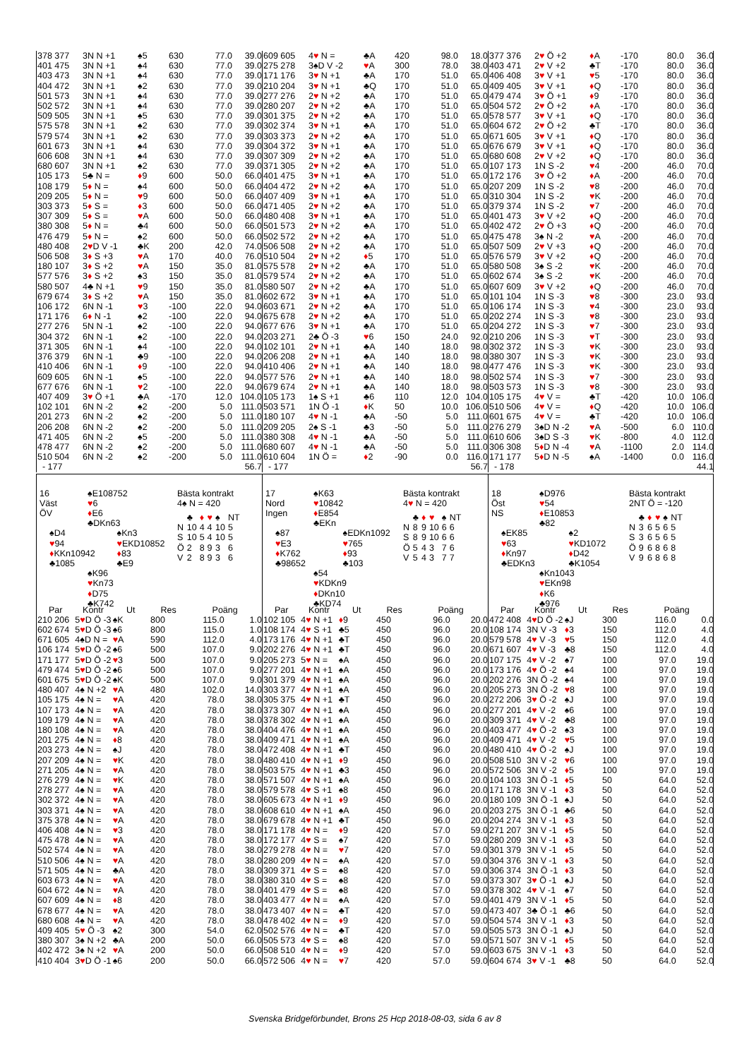| 378 377 | 3N N +1 | ♠5 | 630 | 77.0 | 39.0 |
| 401 475 | 3N N +1 | ♠4 | 630 | 77.0 | 39.0 |
| 403 473 | 3N N +1 | ♠4 | 630 | 77.0 | 39.0 |
| 404 472 | 3N N +1 | ♠2 | 630 | 77.0 | 39.0 |
| 501 573 | 3N N +1 | ♠4 | 630 | 77.0 | 39.0 |
| 502 572 | 3N N +1 | ♠4 | 630 | 77.0 | 39.0 |
| 509 505 | 3N N +1 | ♠5 | 630 | 77.0 | 39.0 |
| 575 578 | 3N N +1 | ♠2 | 630 | 77.0 | 39.0 |
| 579 574 | 3N N +1 | ♠2 | 630 | 77.0 | 39.0 |
| 601 673 | 3N N +1 | ♠4 | 630 | 77.0 | 39.0 |
| 606 608 | 3N N +1 | ♠4 | 630 | 77.0 | 39.0 |
| 680 607 | 3N N +1 | ♠2 | 630 | 77.0 | 39.0 |
| 105 173 | 5♣ N = | ♦ 9 | 600 | 50.0 | 66.0 |
| 108 179 | 5 ♦ N = | ♠4 | 600 | 50.0 | 66.0 |
| 209 205 | 5 ♦ N = | ♥ 9 | 600 | 50.0 | 66.0 |
| 303 373 | 5 ♦ S = | ♦ 3 | 600 | 50.0 | 66.0 |
| 307 309 | 5 ♦ S = | ♥ A | 600 | 50.0 | 66.0 |
| 380 308 | 5 ♦ N = | ♣4 | 600 | 50.0 | 66.0 |
| 476 479 | 5 ♦ N = | ♠2 | 600 | 50.0 | 66.0 |
| 480 408 | 2 ♥ D V -1 | ♣K | 200 | 42.0 | 74.0 |
| 506 508 | 3 ♦ S +3 | ♥ A | 170 | 40.0 | 76.0 |
| 180 107 | 3 ♦ S +2 | ♥ A | 150 | 35.0 | 81.0 |
| 577 576 | 3 ♦ S +2 | ♠3 | 150 | 35.0 | 81.0 |
| 580 507 | 4♣ N +1 | ♥ 9 | 150 | 35.0 | 81.0 |
| 679 674 | 3 ♦ S +2 | ♥ A | 150 | 35.0 | 81.0 |
| 106 172 | 6N N -1 | ♥ 3 | -100 | 22.0 | 94.0 |
| 171 176 | 6 ♦ N -1 | ♠2 | -100 | 22.0 | 94.0 |
| 277 276 | 5N N -1 | ♠2 | -100 | 22.0 | 94.0 |
| 304 372 | 6N N -1 | ♠2 | -100 | 22.0 | 94.0 |
| 371 305 | 6N N -1 | ♠4 | -100 | 22.0 | 94.0 |
| 376 379 | 6N N -1 | ♣9 | -100 | 22.0 | 94.0 |
| 410 406 | 6N N -1 | ♦ 9 | -100 | 22.0 | 94.0 |
| 609 605 | 6N N -1 | ♠5 | -100 | 22.0 | 94.0 |
| 677 676 | 6N N -1 | ♥ 2 | -100 | 22.0 | 94.0 |
| 407 409 | 3 ♥ Ö +1 | ♣A | -170 | 12.0 | 104.0 |
| 102 101 | 6N N -2 | ♠2 | -200 | 5.0 | 111.0 |
| 201 273 | 6N N -2 | ♠2 | -200 | 5.0 | 111.0 |
| 206 208 | 6N N -2 | ♠2 | -200 | 5.0 | 111.0 |
| 471 405 | 6N N -2 | ♠5 | -200 | 5.0 | 111.0 |
| 478 477 | 6N N -2 | ♠2 | -200 | 5.0 | 111.0 |
| 510 504 | 6N N -2 | ♠2 | -200 | 5.0 | 111.0 |
| - 177 | | | | | 56.7 |
| 609 605 | 4 ♥ N = | ♣A | 420 | 98.0 | 18.0 |
| 275 278 | 3♠D V -2 | ♥ A | 300 | 78.0 | 38.0 |
| 171 176 | 3 ♥ N +1 | ♣A | 170 | 51.0 | 65.0 |
| 210 204 | 3 ♥ N +1 | ♣Q | 170 | 51.0 | 65.0 |
| 277 276 | 2 ♥ N +2 | ♣A | 170 | 51.0 | 65.0 |
| 280 207 | 2 ♥ N +2 | ♣A | 170 | 51.0 | 65.0 |
| 301 375 | 2 ♥ N +2 | ♣A | 170 | 51.0 | 65.0 |
| 302 374 | 3 ♥ N +1 | ♣A | 170 | 51.0 | 65.0 |
| 303 373 | 2 ♥ N +2 | ♣A | 170 | 51.0 | 65.0 |
| 304 372 | 3 ♥ N +1 | ♣A | 170 | 51.0 | 65.0 |
| 307 309 | 2 ♥ N +2 | ♣A | 170 | 51.0 | 65.0 |
| 371 305 | 2 ♥ N +2 | ♣A | 170 | 51.0 | 65.0 |
| 401 475 | 3 ♥ N +1 | ♣A | 170 | 51.0 | 65.0 |
| 404 472 | 2 ♥ N +2 | ♣A | 170 | 51.0 | 65.0 |
| 407 409 | 3 ♥ N +1 | ♣A | 170 | 51.0 | 65.0 |
| 471 405 | 2 ♥ N +2 | ♣A | 170 | 51.0 | 65.0 |
| 480 408 | 3 ♥ N +1 | ♣A | 170 | 51.0 | 65.0 |
| 501 573 | 2 ♥ N +2 | ♣A | 170 | 51.0 | 65.0 |
| 502 572 | 2 ♥ N +2 | ♣A | 170 | 51.0 | 65.0 |
| 506 508 | 2 ♥ N +2 | ♣A | 170 | 51.0 | 65.0 |
| 510 504 | 2 ♥ N +2 | ♦ 5 | 170 | 51.0 | 65.0 |
| 575 578 | 2 ♥ N +2 | ♣A | 170 | 51.0 | 65.0 |
| 579 574 | 2 ♥ N +2 | ♣A | 170 | 51.0 | 65.0 |
| 580 507 | 2 ♥ N +2 | ♣A | 170 | 51.0 | 65.0 |
| 602 672 | 3 ♥ N +1 | ♣A | 170 | 51.0 | 65.0 |
| 603 671 | 2 ♥ N +2 | ♣A | 170 | 51.0 | 65.0 |
| 675 678 | 2 ♥ N +2 | ♣A | 170 | 51.0 | 65.0 |
| 677 676 | 3 ♥ N +1 | ♣A | 170 | 51.0 | 65.0 |
| 203 271 | 2♣ Ö -3 | ♥ 6 | 150 | 24.0 | 92.0 |
| 102 101 | 2 ♥ N +1 | ♣A | 140 | 18.0 | 98.0 |
| 206 208 | 2 ♥ N +1 | ♣A | 140 | 18.0 | 98.0 |
| 410 406 | 2 ♥ N +1 | ♣A | 140 | 18.0 | 98.0 |
| 577 576 | 2 ♥ N +1 | ♣A | 140 | 18.0 | 98.0 |
| 679 674 | 2 ♥ N +1 | ♣A | 140 | 18.0 | 98.0 |
| 105 173 | 1♠ S +1 | ♣6 | 110 | 12.0 | 104.0 |
| 503 571 | 1N Ö -1 | ♦ K | 50 | 10.0 | 106.0 |
| 180 107 | 4 ♥ N -1 | ♣A | -50 | 5.0 | 111.0 |
| 209 205 | 2♠ S -1 | ♣3 | -50 | 5.0 | 111.0 |
| 380 308 | 4 ♥ N -1 | ♣A | -50 | 5.0 | 111.0 |
| 680 607 | 4 ♥ N -1 | ♣A | -50 | 5.0 | 111.0 |
| 610 604 | 1N Ö = | ♦ 2 | -90 | 0.0 | 116.0 |
| - 177 | | | | | 56.7 |
| 377 376 | 2 ♥ Ö +2 | ♦ A | -170 | 80.0 | 36.0 |
| 403 471 | 2 ♥ V +2 | ♣T | -170 | 80.0 | 36.0 |
| 406 408 | 3 ♥ V +1 | ♥ 5 | -170 | 80.0 | 36.0 |
| 409 405 | 3 ♥ V +1 | ♦ Q | -170 | 80.0 | 36.0 |
| 479 474 | 3 ♥ Ö +1 | ♦ 9 | -170 | 80.0 | 36.0 |
| 504 572 | 2 ♥ Ö +2 | ♦ A | -170 | 80.0 | 36.0 |
| 578 577 | 3 ♥ V +1 | ♦ Q | -170 | 80.0 | 36.0 |
| 604 672 | 2 ♥ Ö +2 | ♣T | -170 | 80.0 | 36.0 |
| 671 605 | 3 ♥ V +1 | ♦ Q | -170 | 80.0 | 36.0 |
| 676 679 | 3 ♥ V +1 | ♦ Q | -170 | 80.0 | 36.0 |
| 680 608 | 2 ♥ V +2 | ♦ Q | -170 | 80.0 | 36.0 |
| 107 173 | 1N S -2 | ♥ 4 | -200 | 46.0 | 70.0 |
| 172 176 | 3 ♥ Ö +2 | ♦ A | -200 | 46.0 | 70.0 |
| 207 209 | 1N S -2 | ♥ 8 | -200 | 46.0 | 70.0 |
| 310 304 | 1N S -2 | ♥ K | -200 | 46.0 | 70.0 |
| 379 374 | 1N S -2 | ♥ 7 | -200 | 46.0 | 70.0 |
| 401 473 | 3 ♥ V +2 | ♦ Q | -200 | 46.0 | 70.0 |
| 402 472 | 2 ♥ Ö +3 | ♦ Q | -200 | 46.0 | 70.0 |
| 475 478 | 3♠ N -2 | ♥ A | -200 | 46.0 | 70.0 |
| 507 509 | 2 ♥ V +3 | ♦ Q | -200 | 46.0 | 70.0 |
| 576 579 | 3 ♥ V +2 | ♦ Q | -200 | 46.0 | 70.0 |
| 580 508 | 3♠ S -2 | ♥ K | -200 | 46.0 | 70.0 |
| 602 674 | 3♠ S -2 | ♥ K | -200 | 46.0 | 70.0 |
| 607 609 | 3 ♥ V +2 | ♦ Q | -200 | 46.0 | 70.0 |
| 101 104 | 1N S -3 | ♥ 8 | -300 | 23.0 | 93.0 |
| 106 174 | 1N S -3 | ♥ 4 | -300 | 23.0 | 93.0 |
| 202 274 | 1N S -3 | ♥ 8 | -300 | 23.0 | 93.0 |
| 204 272 | 1N S -3 | ♥ 7 | -300 | 23.0 | 93.0 |
| 210 206 | 1N S -3 | ♥ T | -300 | 23.0 | 93.0 |
| 302 372 | 1N S -3 | ♥ K | -300 | 23.0 | 93.0 |
| 380 307 | 1N S -3 | ♥ K | -300 | 23.0 | 93.0 |
| 477 476 | 1N S -3 | ♥ K | -300 | 23.0 | 93.0 |
| 502 574 | 1N S -3 | ♥ 7 | -300 | 23.0 | 93.0 |
| 503 573 | 1N S -3 | ♥ 8 | -300 | 23.0 | 93.0 |
| 105 175 | 4 ♥ V = | ♣T | -420 | 10.0 | 106.0 |
| 510 506 | 4 ♥ V = | ♦ Q | -420 | 10.0 | 106.0 |
| 601 675 | 4 ♥ V = | ♣T | -420 | 10.0 | 106.0 |
| 276 279 | 3♠D N -2 | ♥ A | -500 | 6.0 | 110.0 |
| 610 606 | 3♠D S -3 | ♥ K | -800 | 4.0 | 112.0 |
| 306 308 | 5 ♦ D N -4 | ♥ A | -1100 | 2.0 | 114.0 |
| 171 177 | 5 ♦ D N -5 | ♠A | -1400 | 0.0 | 116.0 |
| - 178 | | | | | 44.1 |
16
Väst
ÖV
♠E108752
♥6
♦E6
♣DKn63
♠D4
♥94
♦KKn10942
♣1085
♠Kn3
♥EKD10852
♦83
♣E9
♠K96
♥Kn73
♦D75
♣K742
Bästa kontrakt
4♠ N = 420
| | ♣ | ♦ | ♥ | ♠ | NT |
| N | 10 | 4 | 4 | 10 | 5 |
| S | 10 | 5 | 4 | 10 | 5 |
| Ö | 2 | 8 | 9 | 3 | 6 |
| V | 2 | 8 | 9 | 3 | 6 |
| Par | Kontr | Ut | Res | Poäng | |
| --- | --- | --- | --- | --- | --- |
| 210 206 | 5 ♥ D Ö -3 | ♠K | 800 | 115.0 | 1.0 |
| 602 674 | 5 ♥ D Ö -3 | ♠6 | 800 | 115.0 | 1.0 |
| 671 605 | 4♠D N = | ♥ A | 590 | 112.0 | 4.0 |
| 106 174 | 5 ♥ D Ö -2 | ♠6 | 500 | 107.0 | 9.0 |
| 171 177 | 5 ♥ D Ö -2 | ♥ 3 | 500 | 107.0 | 9.0 |
| 479 474 | 5 ♥ D Ö -2 | ♠6 | 500 | 107.0 | 9.0 |
| 601 675 | 5 ♥ D Ö -2 | ♠K | 500 | 107.0 | 9.0 |
| 480 407 | 4♠ N +2 | ♥ A | 480 | 102.0 | 14.0 |
| 105 175 | 4♠ N = | ♥ A | 420 | 78.0 | 38.0 |
| 107 173 | 4♠ N = | ♥ A | 420 | 78.0 | 38.0 |
| 109 179 | 4♠ N = | ♥ A | 420 | 78.0 | 38.0 |
| 180 108 | 4♠ N = | ♥ A | 420 | 78.0 | 38.0 |
| 201 275 | 4♠ N = | ♦ 8 | 420 | 78.0 | 38.0 |
| 203 273 | 4♠ N = | ♠J | 420 | 78.0 | 38.0 |
| 207 209 | 4♠ N = | ♥ K | 420 | 78.0 | 38.0 |
| 271 205 | 4♠ N = | ♥ A | 420 | 78.0 | 38.0 |
| 276 279 | 4♠ N = | ♥ K | 420 | 78.0 | 38.0 |
| 278 277 | 4♠ N = | ♥ A | 420 | 78.0 | 38.0 |
| 302 372 | 4♠ N = | ♥ A | 420 | 78.0 | 38.0 |
| 303 371 | 4♠ N = | ♥ A | 420 | 78.0 | 38.0 |
| 375 378 | 4♠ N = | ♥ A | 420 | 78.0 | 38.0 |
| 406 408 | 4♠ N = | ♥ 3 | 420 | 78.0 | 38.0 |
| 475 478 | 4♠ N = | ♥ A | 420 | 78.0 | 38.0 |
| 502 574 | 4♠ N = | ♥ A | 420 | 78.0 | 38.0 |
| 510 506 | 4♠ N = | ♥ A | 420 | 78.0 | 38.0 |
| 571 505 | 4♠ N = | ♣A | 420 | 78.0 | 38.0 |
| 603 673 | 4♠ N = | ♥ A | 420 | 78.0 | 38.0 |
| 604 672 | 4♠ N = | ♥ A | 420 | 78.0 | 38.0 |
| 607 609 | 4♠ N = | ♦ 8 | 420 | 78.0 | 38.0 |
| 678 677 | 4♠ N = | ♥ A | 420 | 78.0 | 38.0 |
| 680 608 | 4♠ N = | ♥ A | 420 | 78.0 | 38.0 |
| 409 405 | 5 ♥ Ö -3 | ♠2 | 300 | 54.0 | 62.0 |
| 380 307 | 3♠ N +2 | ♣A | 200 | 50.0 | 66.0 |
| 402 472 | 3♠ N +2 | ♥ A | 200 | 50.0 | 66.0 |
| 410 404 | 3 ♥ D Ö -1 | ♠6 | 200 | 50.0 | 66.0 |
17
Nord
Ingen
♠K63
♥10842
♦E854
♣EKn
♠87
♥E3
♦K762
♣98652
♠EDKn1092
♥765
♦93
♣103
♠54
♥KDKn9
♦DKn10
♣KD74
Bästa kontrakt
4♥ N = 420
| | ♣ | ♦ | ♥ | ♠ | NT |
| N | 8 | 9 | 10 | 6 | 6 |
| S | 8 | 9 | 10 | 6 | 6 |
| Ö | 5 | 4 | 3 | 7 | 6 |
| V | 5 | 4 | 3 | 7 | 7 |
| Par | Kontr | Ut | Res | Poäng | |
| --- | --- | --- | --- | --- | --- |
| 102 105 | 4 ♥ N +1 | ♦ 9 | 450 | 96.0 | 20.0 |
| 108 174 | 4 ♥ S +1 | ♣5 | 450 | 96.0 | 20.0 |
| 173 176 | 4 ♥ N +1 | ♣T | 450 | 96.0 | 20.0 |
| 202 276 | 4 ♥ N +1 | ♣T | 450 | 96.0 | 20.0 |
| 205 273 | 5 ♥ N = | ♠A | 450 | 96.0 | 20.0 |
| 277 201 | 4 ♥ N +1 | ♠A | 450 | 96.0 | 20.0 |
| 301 379 | 4 ♥ N +1 | ♠A | 450 | 96.0 | 20.0 |
| 303 377 | 4 ♥ N +1 | ♠A | 450 | 96.0 | 20.0 |
| 305 375 | 4 ♥ N +1 | ♣T | 450 | 96.0 | 20.0 |
| 373 307 | 4 ♥ N +1 | ♠A | 450 | 96.0 | 20.0 |
| 378 302 | 4 ♥ N +1 | ♠A | 450 | 96.0 | 20.0 |
| 404 476 | 4 ♥ N +1 | ♠A | 450 | 96.0 | 20.0 |
| 409 471 | 4 ♥ N +1 | ♠A | 450 | 96.0 | 20.0 |
| 472 408 | 4 ♥ N +1 | ♣T | 450 | 96.0 | 20.0 |
| 480 410 | 4 ♥ N +1 | ♦ 9 | 450 | 96.0 | 20.0 |
| 503 575 | 4 ♥ N +1 | ♣3 | 450 | 96.0 | 20.0 |
| 571 507 | 4 ♥ N +1 | ♠A | 450 | 96.0 | 20.0 |
| 579 578 | 4 ♥ S +1 | ♠8 | 450 | 96.0 | 20.0 |
| 605 673 | 4 ♥ N +1 | ♦ 9 | 450 | 96.0 | 20.0 |
| 608 610 | 4 ♥ N +1 | ♠A | 450 | 96.0 | 20.0 |
| 679 678 | 4 ♥ N +1 | ♣T | 450 | 96.0 | 20.0 |
| 171 178 | 4 ♥ N = | ♦ 9 | 420 | 57.0 | 59.0 |
| 172 177 | 4 ♥ S = | ♠7 | 420 | 57.0 | 59.0 |
| 279 278 | 4 ♥ N = | ♥ 7 | 420 | 57.0 | 59.0 |
| 280 209 | 4 ♥ N = | ♠A | 420 | 57.0 | 59.0 |
| 309 371 | 4 ♥ S = | ♠8 | 420 | 57.0 | 59.0 |
| 380 310 | 4 ♥ S = | ♠8 | 420 | 57.0 | 59.0 |
| 401 479 | 4 ♥ S = | ♠8 | 420 | 57.0 | 59.0 |
| 403 477 | 4 ♥ N = | ♠A | 420 | 57.0 | 59.0 |
| 473 407 | 4 ♥ N = | ♣T | 420 | 57.0 | 59.0 |
| 478 402 | 4 ♥ N = | ♦ 9 | 420 | 57.0 | 59.0 |
| 502 576 | 4 ♥ N = | ♣T | 420 | 57.0 | 59.0 |
| 505 573 | 4 ♥ S = | ♠8 | 420 | 57.0 | 59.0 |
| 508 510 | 4 ♥ N = | ♦ 9 | 420 | 57.0 | 59.0 |
| 572 506 | 4 ♥ N = | ♥ 7 | 420 | 57.0 | 59.0 |
18
Öst
NS
♠D976
♥54
♦E10853
♣82
♠EK85
♥63
♦Kn97
♣EDKn3
♠2
♥KD1072
♦D42
♣K1054
♠Kn1043
♥EKn98
♦K6
♣976
Bästa kontrakt
2NT Ö = -120
| | ♣ | ♦ | ♥ | ♠ | NT |
| N | 3 | 6 | 5 | 6 | 5 |
| S | 3 | 6 | 5 | 6 | 5 |
| Ö | 9 | 6 | 8 | 6 | 8 |
| V | 9 | 6 | 8 | 6 | 8 |
| Par | Kontr | Ut | Res | Poäng | |
| --- | --- | --- | --- | --- | --- |
| 472 408 | 4 ♥ D Ö -2 | ♠J | 300 | 116.0 | 0.0 |
| 108 174 | 3N V -3 | ♦ 3 | 150 | 112.0 | 4.0 |
| 579 578 | 4 ♥ V -3 | ♥ 5 | 150 | 112.0 | 4.0 |
| 671 607 | 4 ♥ V -3 | ♣8 | 150 | 112.0 | 4.0 |
| 107 175 | 4 ♥ V -2 | ♠7 | 100 | 97.0 | 19.0 |
| 173 176 | 4 ♥ Ö -2 | ♠4 | 100 | 97.0 | 19.0 |
| 202 276 | 3N Ö -2 | ♠4 | 100 | 97.0 | 19.0 |
| 205 273 | 3N Ö -2 | ♥ 8 | 100 | 97.0 | 19.0 |
| 272 206 | 3 ♥ Ö -2 | ♠J | 100 | 97.0 | 19.0 |
| 277 201 | 4 ♥ V -2 | ♠6 | 100 | 97.0 | 19.0 |
| 309 371 | 4 ♥ V -2 | ♣8 | 100 | 97.0 | 19.0 |
| 403 477 | 4 ♥ Ö -2 | ♠3 | 100 | 97.0 | 19.0 |
| 409 471 | 4 ♥ V -2 | ♥ 5 | 100 | 97.0 | 19.0 |
| 480 410 | 4 ♥ Ö -2 | ♠J | 100 | 97.0 | 19.0 |
| 508 510 | 3N V -2 | ♥ 6 | 100 | 97.0 | 19.0 |
| 572 506 | 3N V -2 | ♦ 5 | 100 | 97.0 | 19.0 |
| 104 103 | 3N Ö -1 | ♦ 5 | 50 | 64.0 | 52.0 |
| 171 178 | 3N V -1 | ♦ 3 | 50 | 64.0 | 52.0 |
| 180 109 | 3N Ö -1 | ♠J | 50 | 64.0 | 52.0 |
| 203 275 | 3N Ö -1 | ♣6 | 50 | 64.0 | 52.0 |
| 204 274 | 3N V -1 | ♦ 3 | 50 | 64.0 | 52.0 |
| 271 207 | 3N V -1 | ♦ 5 | 50 | 64.0 | 52.0 |
| 280 209 | 3N V -1 | ♦ 3 | 50 | 64.0 | 52.0 |
| 301 379 | 3N V -1 | ♦ 5 | 50 | 64.0 | 52.0 |
| 304 376 | 3N V -1 | ♦ 3 | 50 | 64.0 | 52.0 |
| 306 374 | 3N Ö -1 | ♦ 3 | 50 | 64.0 | 52.0 |
| 373 307 | 3 ♥ Ö -1 | ♠J | 50 | 64.0 | 52.0 |
| 378 302 | 4 ♥ V -1 | ♠7 | 50 | 64.0 | 52.0 |
| 401 479 | 3N V -1 | ♦ 5 | 50 | 64.0 | 52.0 |
| 473 407 | 3♣ Ö -1 | ♣6 | 50 | 64.0 | 52.0 |
| 504 574 | 3N V -1 | ♦ 3 | 50 | 64.0 | 52.0 |
| 505 573 | 3N Ö -1 | ♠J | 50 | 64.0 | 52.0 |
| 571 507 | 3N V -1 | ♦ 5 | 50 | 64.0 | 52.0 |
| 603 675 | 3N V -1 | ♦ 3 | 50 | 64.0 | 52.0 |
| 604 674 | 3 ♥ V -1 | ♣8 | 50 | 64.0 | 52.0 |
Svenska Bridgeförbundet, Brons 25 Hcp 2018-08-03, sida 6 av 8